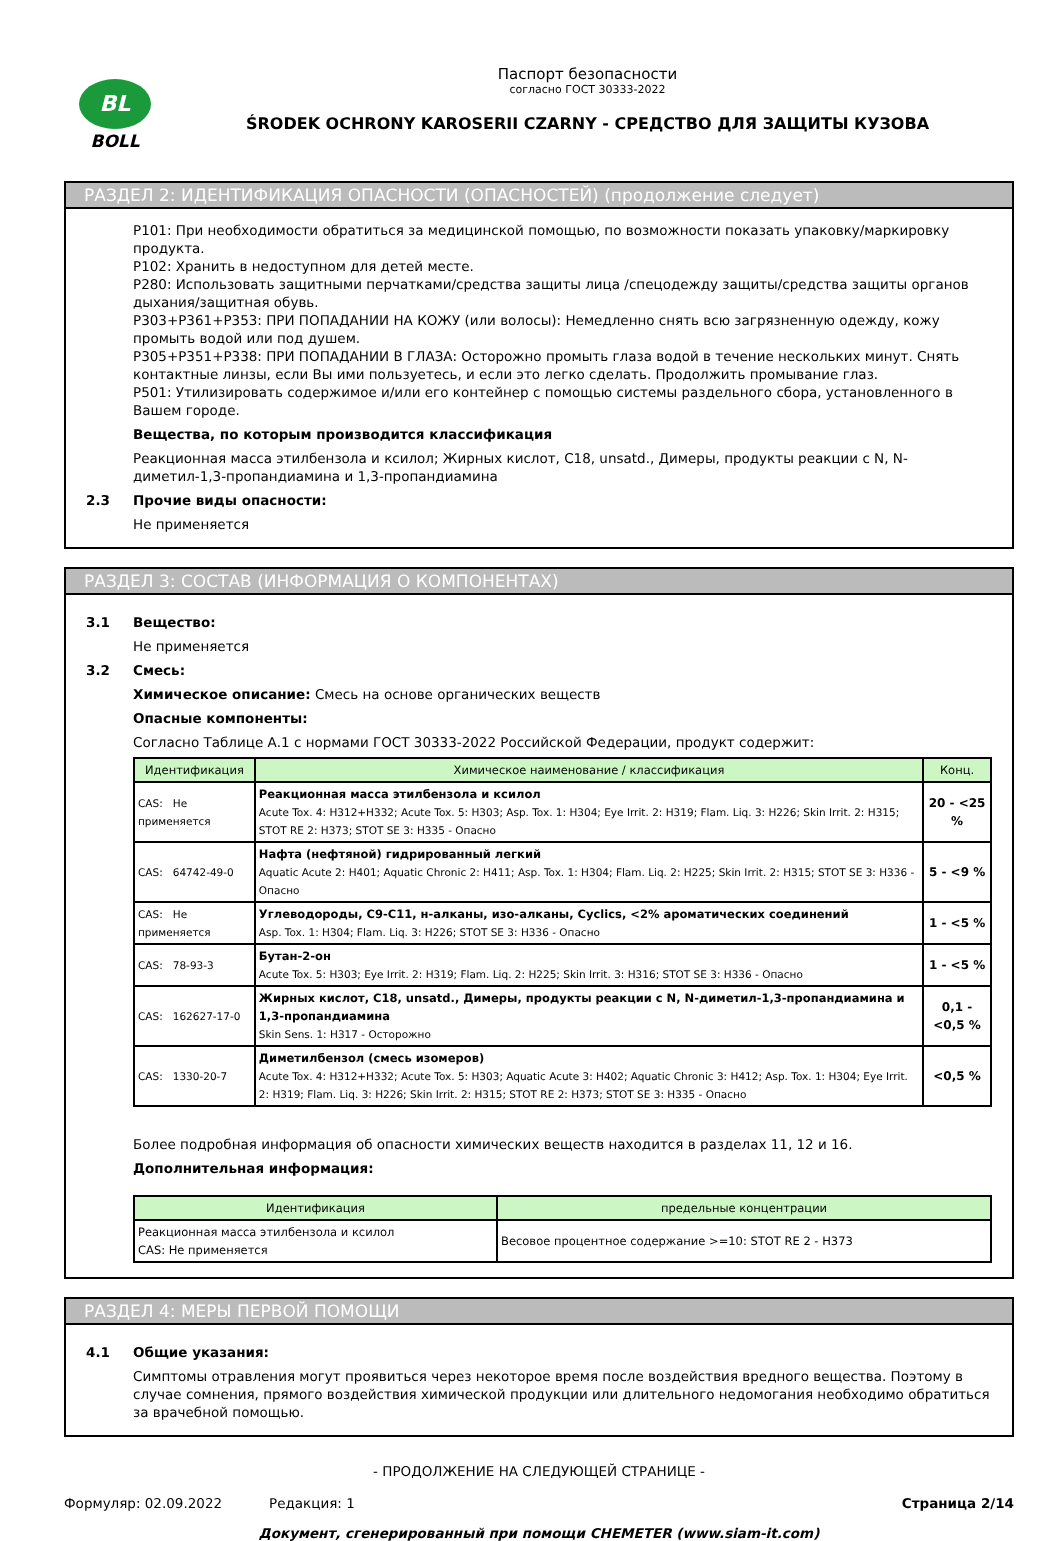BL
BOLL
Паспорт безопасности
согласно ГОСТ 30333-2022
ŚRODEK OCHRONY KAROSERII CZARNY - СРЕДСТВО ДЛЯ ЗАЩИТЫ КУЗОВА
РАЗДЕЛ 2: ИДЕНТИФИКАЦИЯ ОПАСНОСТИ (ОПАСНОСТЕЙ) (продолжение следует)
P101: При необходимости обратиться за медицинской помощью, по возможности показать упаковку/маркировку продукта.
P102: Хранить в недоступном для детей месте.
P280: Использовать защитными перчатками/средства защиты лица /спецодежду защиты/средства защиты органов дыхания/защитная обувь.
P303+P361+P353: ПРИ ПОПАДАНИИ НА КОЖУ (или волосы): Немедленно снять всю загрязненную одежду, кожу промыть водой или под душем.
P305+P351+P338: ПРИ ПОПАДАНИИ В ГЛАЗА: Осторожно промыть глаза водой в течение нескольких минут. Снять контактные линзы, если Вы ими пользуетесь, и если это легко сделать. Продолжить промывание глаз.
P501: Утилизировать содержимое и/или его контейнер с помощью системы раздельного сбора, установленного в Вашем городе.
Вещества, по которым производится классификация
Реакционная масса этилбензола и ксилол; Жирных кислот, C18, unsatd., Димеры, продукты реакции с N, N-диметил-1,3-пропандиамина и 1,3-пропандиамина
2.3 Прочие виды опасности:
Не применяется
РАЗДЕЛ 3: СОСТАВ (ИНФОРМАЦИЯ О КОМПОНЕНТАХ)
3.1 Вещество:
Не применяется
3.2 Смесь:
Химическое описание: Смесь на основе органических веществ
Опасные компоненты:
Согласно Таблице А.1 с нормами ГОСТ 30333-2022 Российской Федерации, продукт содержит:
| Идентификация | Химическое наименование / классификация | Конц. |
| --- | --- | --- |
| CAS: Не применяется | Реакционная масса этилбензола и ксилол Acute Tox. 4: H312+H332; Acute Tox. 5: H303; Asp. Tox. 1: H304; Eye Irrit. 2: H319; Flam. Liq. 3: H226; Skin Irrit. 2: H315; STOT RE 2: H373; STOT SE 3: H335 - Опасно | 20 - <25 % |
| CAS: 64742-49-0 | Нафта (нефтяной) гидрированный легкий Aquatic Acute 2: H401; Aquatic Chronic 2: H411; Asp. Tox. 1: H304; Flam. Liq. 2: H225; Skin Irrit. 2: H315; STOT SE 3: H336 - Опасно | 5 - <9 % |
| CAS: Не применяется | Углеводороды, C9-C11, н-алканы, изо-алканы, Cyclics, <2% ароматических соединений Asp. Tox. 1: H304; Flam. Liq. 3: H226; STOT SE 3: H336 - Опасно | 1 - <5 % |
| CAS: 78-93-3 | Бутан-2-он Acute Tox. 5: H303; Eye Irrit. 2: H319; Flam. Liq. 2: H225; Skin Irrit. 3: H316; STOT SE 3: H336 - Опасно | 1 - <5 % |
| CAS: 162627-17-0 | Жирных кислот, C18, unsatd., Димеры, продукты реакции с N, N-диметил-1,3-пропандиамина и 1,3-пропандиамина Skin Sens. 1: H317 - Осторожно | 0,1 - <0,5 % |
| CAS: 1330-20-7 | Диметилбензол (смесь изомеров) Acute Tox. 4: H312+H332; Acute Tox. 5: H303; Aquatic Acute 3: H402; Aquatic Chronic 3: H412; Asp. Tox. 1: H304; Eye Irrit. 2: H319; Flam. Liq. 3: H226; Skin Irrit. 2: H315; STOT RE 2: H373; STOT SE 3: H335 - Опасно | <0,5 % |
Более подробная информация об опасности химических веществ находится в разделах 11, 12 и 16.
Дополнительная информация:
| Идентификация | предельные концентрации |
| --- | --- |
| Реакционная масса этилбензола и ксилол CAS: Не применяется | Весовое процентное содержание >=10: STOT RE 2 - H373 |
РАЗДЕЛ 4: МЕРЫ ПЕРВОЙ ПОМОЩИ
4.1 Общие указания:
Симптомы отравления могут проявиться через некоторое время после воздействия вредного вещества. Поэтому в случае сомнения, прямого воздействия химической продукции или длительного недомогания необходимо обратиться за врачебной помощью.
- ПРОДОЛЖЕНИЕ НА СЛЕДУЮЩЕЙ СТРАНИЦЕ -
Формуляр: 02.09.2022 Редакция: 1 Страница 2/14
Документ, сгенерированный при помощи CHEMETER (www.siam-it.com)